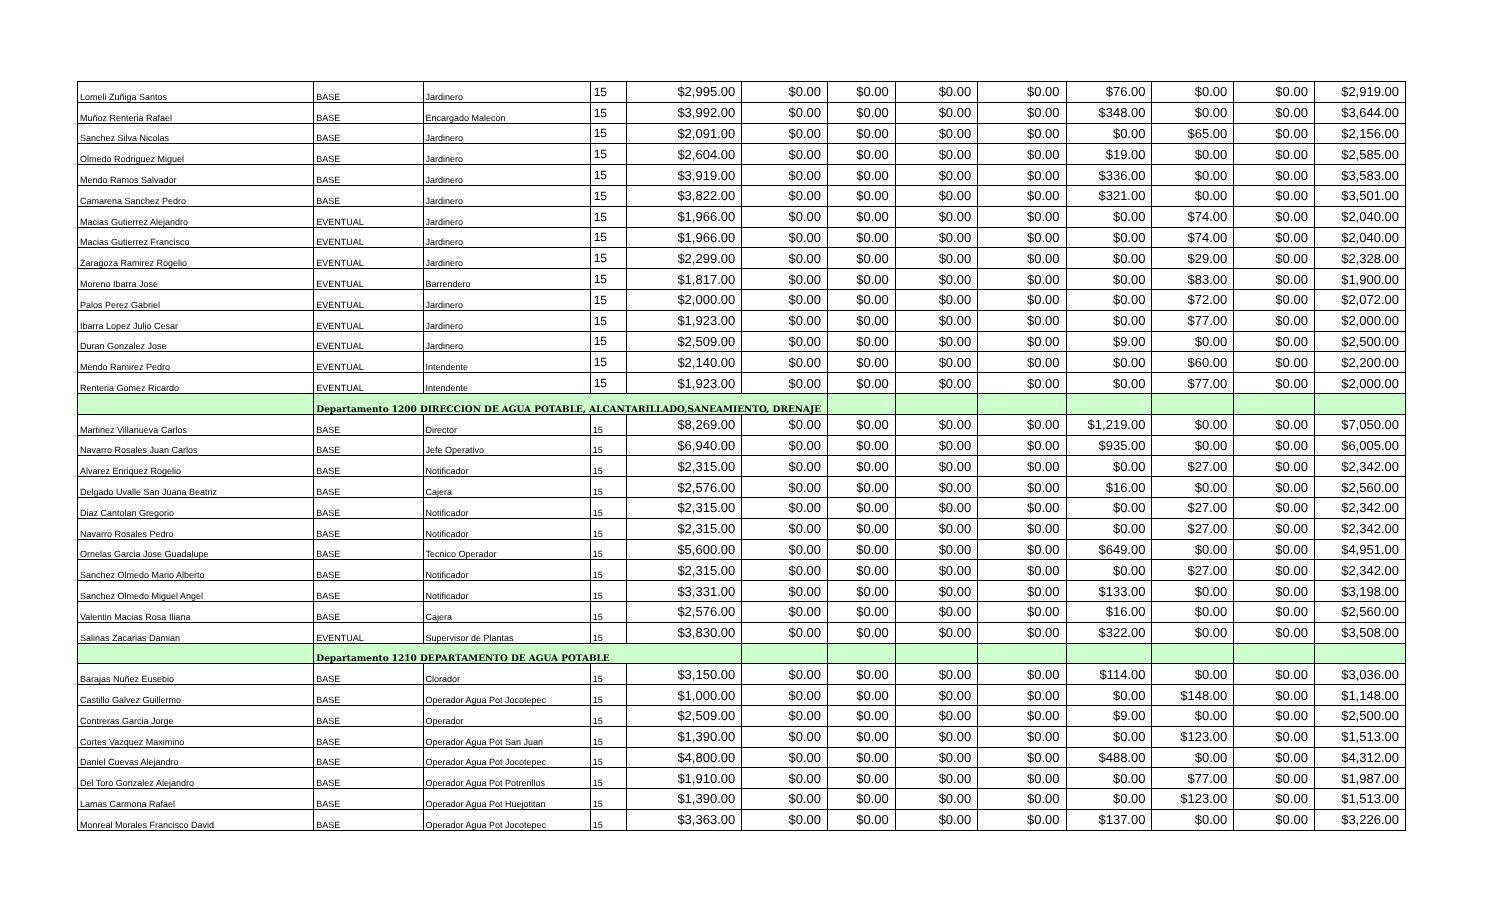| Lomeli Zuñiga Santos | BASE | Jardinero | 15 | $2,995.00 | $0.00 | $0.00 | $0.00 | $0.00 | $76.00 | $0.00 | $0.00 | $2,919.00 |
| Muñoz Renteria Rafael | BASE | Encargado Malecon | 15 | $3,992.00 | $0.00 | $0.00 | $0.00 | $0.00 | $348.00 | $0.00 | $0.00 | $3,644.00 |
| Sanchez Silva Nicolas | BASE | Jardinero | 15 | $2,091.00 | $0.00 | $0.00 | $0.00 | $0.00 | $0.00 | $65.00 | $0.00 | $2,156.00 |
| Olmedo Rodriguez Miguel | BASE | Jardinero | 15 | $2,604.00 | $0.00 | $0.00 | $0.00 | $0.00 | $19.00 | $0.00 | $0.00 | $2,585.00 |
| Mendo Ramos Salvador | BASE | Jardinero | 15 | $3,919.00 | $0.00 | $0.00 | $0.00 | $0.00 | $336.00 | $0.00 | $0.00 | $3,583.00 |
| Camarena Sanchez Pedro | BASE | Jardinero | 15 | $3,822.00 | $0.00 | $0.00 | $0.00 | $0.00 | $321.00 | $0.00 | $0.00 | $3,501.00 |
| Macias Gutierrez Alejandro | EVENTUAL | Jardinero | 15 | $1,966.00 | $0.00 | $0.00 | $0.00 | $0.00 | $0.00 | $74.00 | $0.00 | $2,040.00 |
| Macias Gutierrez Francisco | EVENTUAL | Jardinero | 15 | $1,966.00 | $0.00 | $0.00 | $0.00 | $0.00 | $0.00 | $74.00 | $0.00 | $2,040.00 |
| Zaragoza Ramirez Rogelio | EVENTUAL | Jardinero | 15 | $2,299.00 | $0.00 | $0.00 | $0.00 | $0.00 | $0.00 | $29.00 | $0.00 | $2,328.00 |
| Moreno Ibarra Jose | EVENTUAL | Barrendero | 15 | $1,817.00 | $0.00 | $0.00 | $0.00 | $0.00 | $0.00 | $83.00 | $0.00 | $1,900.00 |
| Palos Perez Gabriel | EVENTUAL | Jardinero | 15 | $2,000.00 | $0.00 | $0.00 | $0.00 | $0.00 | $0.00 | $72.00 | $0.00 | $2,072.00 |
| Ibarra Lopez Julio Cesar | EVENTUAL | Jardinero | 15 | $1,923.00 | $0.00 | $0.00 | $0.00 | $0.00 | $0.00 | $77.00 | $0.00 | $2,000.00 |
| Duran Gonzalez Jose | EVENTUAL | Jardinero | 15 | $2,509.00 | $0.00 | $0.00 | $0.00 | $0.00 | $9.00 | $0.00 | $0.00 | $2,500.00 |
| Mendo Ramirez Pedro | EVENTUAL | Intendente | 15 | $2,140.00 | $0.00 | $0.00 | $0.00 | $0.00 | $0.00 | $60.00 | $0.00 | $2,200.00 |
| Renteria Gomez Ricardo | EVENTUAL | Intendente | 15 | $1,923.00 | $0.00 | $0.00 | $0.00 | $0.00 | $0.00 | $77.00 | $0.00 | $2,000.00 |
| | Departamento 1200 DIRECCION DE AGUA POTABLE, ALCANTARILLADO,SANEAMIENTO, DRENAJE | | | | | | | | | | | |
| Martinez Villanueva Carlos | BASE | Director | 15 | $8,269.00 | $0.00 | $0.00 | $0.00 | $0.00 | $1,219.00 | $0.00 | $0.00 | $7,050.00 |
| Navarro Rosales Juan Carlos | BASE | Jefe Operativo | 15 | $6,940.00 | $0.00 | $0.00 | $0.00 | $0.00 | $935.00 | $0.00 | $0.00 | $6,005.00 |
| Alvarez Enriquez Rogelio | BASE | Notificador | 15 | $2,315.00 | $0.00 | $0.00 | $0.00 | $0.00 | $0.00 | $27.00 | $0.00 | $2,342.00 |
| Delgado Uvalle San Juana Beatriz | BASE | Cajera | 15 | $2,576.00 | $0.00 | $0.00 | $0.00 | $0.00 | $16.00 | $0.00 | $0.00 | $2,560.00 |
| Diaz Cantolan Gregorio | BASE | Notificador | 15 | $2,315.00 | $0.00 | $0.00 | $0.00 | $0.00 | $0.00 | $27.00 | $0.00 | $2,342.00 |
| Navarro Rosales Pedro | BASE | Notificador | 15 | $2,315.00 | $0.00 | $0.00 | $0.00 | $0.00 | $0.00 | $27.00 | $0.00 | $2,342.00 |
| Ornelas Garcia Jose Guadalupe | BASE | Tecnico Operador | 15 | $5,600.00 | $0.00 | $0.00 | $0.00 | $0.00 | $649.00 | $0.00 | $0.00 | $4,951.00 |
| Sanchez Olmedo Mario Alberto | BASE | Notificador | 15 | $2,315.00 | $0.00 | $0.00 | $0.00 | $0.00 | $0.00 | $27.00 | $0.00 | $2,342.00 |
| Sanchez Olmedo Miguel Angel | BASE | Notificador | 15 | $3,331.00 | $0.00 | $0.00 | $0.00 | $0.00 | $133.00 | $0.00 | $0.00 | $3,198.00 |
| Valentin Macias Rosa Iliana | BASE | Cajera | 15 | $2,576.00 | $0.00 | $0.00 | $0.00 | $0.00 | $16.00 | $0.00 | $0.00 | $2,560.00 |
| Salinas Zacarias Damian | EVENTUAL | Supervisor de Plantas | 15 | $3,830.00 | $0.00 | $0.00 | $0.00 | $0.00 | $322.00 | $0.00 | $0.00 | $3,508.00 |
| | Departamento 1210 DEPARTAMENTO DE AGUA POTABLE | | | | | | | | | | | |
| Barajas Nuñez Eusebio | BASE | Clorador | 15 | $3,150.00 | $0.00 | $0.00 | $0.00 | $0.00 | $114.00 | $0.00 | $0.00 | $3,036.00 |
| Castillo Galvez Guillermo | BASE | Operador Agua Pot Jocotepec | 15 | $1,000.00 | $0.00 | $0.00 | $0.00 | $0.00 | $0.00 | $148.00 | $0.00 | $1,148.00 |
| Contreras Garcia Jorge | BASE | Operador | 15 | $2,509.00 | $0.00 | $0.00 | $0.00 | $0.00 | $9.00 | $0.00 | $0.00 | $2,500.00 |
| Cortes Vazquez Maximino | BASE | Operador Agua Pot San Juan | 15 | $1,390.00 | $0.00 | $0.00 | $0.00 | $0.00 | $0.00 | $123.00 | $0.00 | $1,513.00 |
| Daniel Cuevas Alejandro | BASE | Operador Agua Pot Jocotepec | 15 | $4,800.00 | $0.00 | $0.00 | $0.00 | $0.00 | $488.00 | $0.00 | $0.00 | $4,312.00 |
| Del Toro Gonzalez Alejandro | BASE | Operador Agua Pot Potrerillos | 15 | $1,910.00 | $0.00 | $0.00 | $0.00 | $0.00 | $0.00 | $77.00 | $0.00 | $1,987.00 |
| Lamas Carmona Rafael | BASE | Operador Agua Pot Huejotitan | 15 | $1,390.00 | $0.00 | $0.00 | $0.00 | $0.00 | $0.00 | $123.00 | $0.00 | $1,513.00 |
| Monreal Morales Francisco David | BASE | Operador Agua Pot Jocotepec | 15 | $3,363.00 | $0.00 | $0.00 | $0.00 | $0.00 | $137.00 | $0.00 | $0.00 | $3,226.00 |